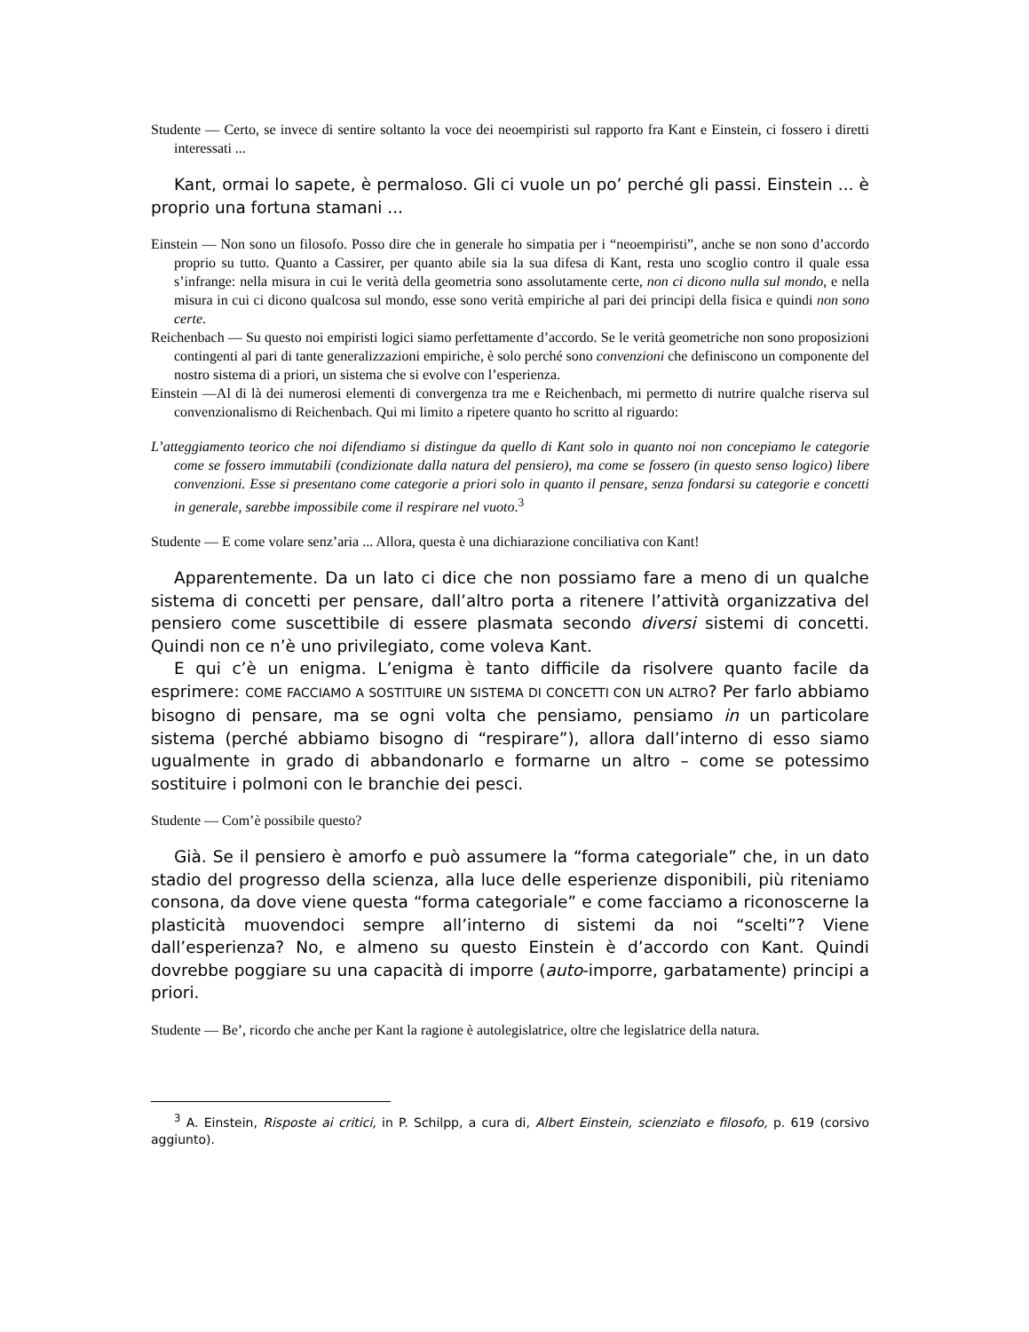Studente — Certo, se invece di sentire soltanto la voce dei neoempiristi sul rapporto fra Kant e Einstein, ci fossero i diretti interessati ...
Kant, ormai lo sapete, è permaloso. Gli ci vuole un po’ perché gli passi. Einstein ... è proprio una fortuna stamani ...
Einstein — Non sono un filosofo. Posso dire che in generale ho simpatia per i “neoempiristi”, anche se non sono d’accordo proprio su tutto. Quanto a Cassirer, per quanto abile sia la sua difesa di Kant, resta uno scoglio contro il quale essa s’infrange: nella misura in cui le verità della geometria sono assolutamente certe, non ci dicono nulla sul mondo, e nella misura in cui ci dicono qualcosa sul mondo, esse sono verità empiriche al pari dei principi della fisica e quindi non sono certe.
Reichenbach — Su questo noi empiristi logici siamo perfettamente d’accordo. Se le verità geometriche non sono proposizioni contingenti al pari di tante generalizzazioni empiriche, è solo perché sono convenzioni che definiscono un componente del nostro sistema di a priori, un sistema che si evolve con l’esperienza.
Einstein —Al di là dei numerosi elementi di convergenza tra me e Reichenbach, mi permetto di nutrire qualche riserva sul convenzionalismo di Reichenbach. Qui mi limito a ripetere quanto ho scritto al riguardo:
L’atteggiamento teorico che noi difendiamo si distingue da quello di Kant solo in quanto noi non concepiamo le categorie come se fossero immutabili (condizionate dalla natura del pensiero), ma come se fossero (in questo senso logico) libere convenzioni. Esse si presentano come categorie a priori solo in quanto il pensare, senza fondarsi su categorie e concetti in generale, sarebbe impossibile come il respirare nel vuoto.<sup>3</sup>
Studente — E come volare senz’aria ... Allora, questa è una dichiarazione conciliativa con Kant!
Apparentemente. Da un lato ci dice che non possiamo fare a meno di un qualche sistema di concetti per pensare, dall’altro porta a ritenere l’attività organizzativa del pensiero come suscettibile di essere plasmata secondo diversi sistemi di concetti. Quindi non ce n’è uno privilegiato, come voleva Kant.
E qui c’è un enigma. L’enigma è tanto difficile da risolvere quanto facile da esprimere: COME FACCIAMO A SOSTITUIRE UN SISTEMA DI CONCETTI CON UN ALTRO? Per farlo abbiamo bisogno di pensare, ma se ogni volta che pensiamo, pensiamo in un particolare sistema (perché abbiamo bisogno di “respirare”), allora dall’interno di esso siamo ugualmente in grado di abbandonarlo e formarne un altro – come se potessimo sostituire i polmoni con le branchie dei pesci.
Studente — Com’è possibile questo?
Già. Se il pensiero è amorfo e può assumere la “forma categoriale” che, in un dato stadio del progresso della scienza, alla luce delle esperienze disponibili, più riteniamo consona, da dove viene questa “forma categoriale” e come facciamo a riconoscerne la plasticità muovendoci sempre all’interno di sistemi da noi “scelti”? Viene dall’esperienza? No, e almeno su questo Einstein è d’accordo con Kant. Quindi dovrebbe poggiare su una capacità di imporre (auto-imporre, garbatamente) principi a priori.
Studente — Be’, ricordo che anche per Kant la ragione è autolegislatrice, oltre che legislatrice della natura.
<sup>3</sup> A. Einstein, Risposte ai critici, in P. Schilpp, a cura di, Albert Einstein, scienziato e filosofo, p. 619 (corsivo aggiunto).